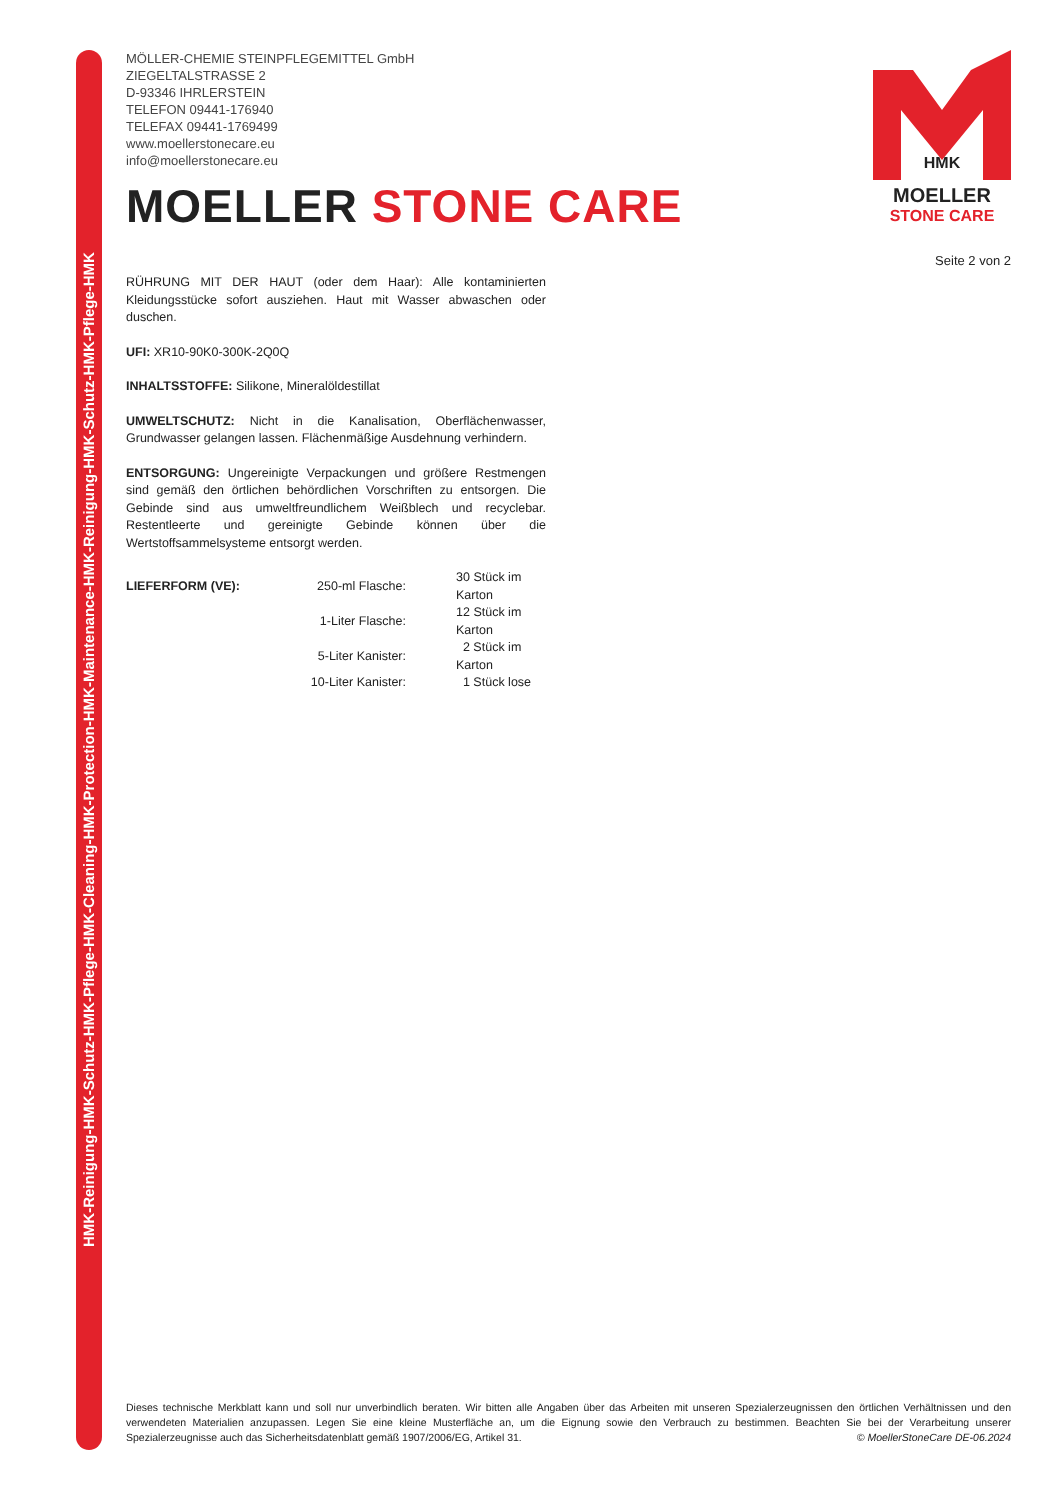HMK-Reinigung-HMK-Schutz-HMK-Pflege-HMK-Cleaning-HMK-Protection-HMK-Maintenance-HMK-Reinigung-HMK-Schutz-HMK-Pflege-HMK
HMK
MOELLER
STONE CARE
MÖLLER-CHEMIE STEINPFLEGEMITTEL GmbH
ZIEGELTALSTRASSE 2
D-93346 IHRLERSTEIN
TELEFON 09441-176940
TELEFAX 09441-1769499
www.moellerstonecare.eu
info@moellerstonecare.eu
MOELLER STONE CARE
Seite 2 von 2
RÜHRUNG MIT DER HAUT (oder dem Haar): Alle kontaminierten Kleidungsstücke sofort ausziehen. Haut mit Wasser abwaschen oder duschen.
UFI: XR10-90K0-300K-2Q0Q
INHALTSSTOFFE: Silikone, Mineralöldestillat
UMWELTSCHUTZ: Nicht in die Kanalisation, Oberflächenwasser, Grundwasser gelangen lassen. Flächenmäßige Ausdehnung verhindern.
ENTSORGUNG: Ungereinigte Verpackungen und größere Restmengen sind gemäß den örtlichen behördlichen Vorschriften zu entsorgen. Die Gebinde sind aus umweltfreundlichem Weißblech und recyclebar. Restentleerte und gereinigte Gebinde können über die Wertstoffsammelsysteme entsorgt werden.
| LIEFERFORM (VE): | 250-ml Flasche: | 30 Stück im Karton |
| | 1-Liter Flasche: | 12 Stück im Karton |
| | 5-Liter Kanister: | 2 Stück im Karton |
| | 10-Liter Kanister: | 1 Stück lose |
Dieses technische Merkblatt kann und soll nur unverbindlich beraten. Wir bitten alle Angaben über das Arbeiten mit unseren Spezialerzeugnissen den örtlichen Verhältnissen und den verwendeten Materialien anzupassen. Legen Sie eine kleine Musterfläche an, um die Eignung sowie den Verbrauch zu bestimmen. Beachten Sie bei der Verarbeitung unserer Spezialerzeugnisse auch das Sicherheitsdatenblatt gemäß 1907/2006/EG, Artikel 31. © MoellerStoneCare DE-06.2024